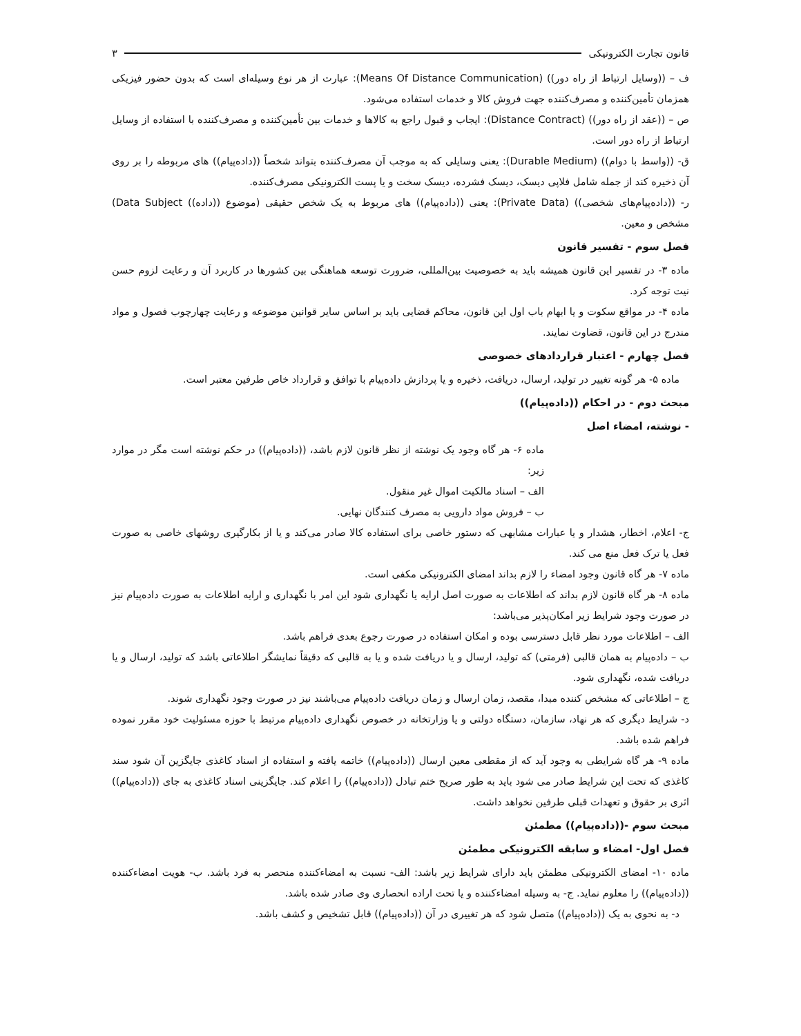قانون تجارت الکترونیکی ۳
ف – ((وسایل ارتباط از راه دور)) (Means Of Distance Communication): عبارت از هر نوع وسیله‌ای است که بدون حضور فیزیکی همزمان تأمین‌کننده و مصرف‌کننده جهت فروش کالا و خدمات استفاده می‌شود.
ص – ((عقد از راه دور)) (Distance Contract): ایجاب و قبول راجع به کالاها و خدمات بین تأمین‌کننده و مصرف‌کننده با استفاده از وسایل ارتباط از راه دور است.
ق- ((واسط با دوام)) (Durable Medium): یعنی وسایلی که به موجب آن مصرف‌کننده بتواند شخصاً ((داده‌پیام)) های مربوطه را بر روی آن ذخیره کند از جمله شامل فلاپی دیسک، دیسک فشرده، دیسک سخت و یا پست الکترونیکی مصرف‌کننده.
ر- ((داده‌پیام‌های شخصی)) (Private Data): یعنی ((داده‌پیام)) های مربوط به یک شخص حقیقی (موضوع ((داده)) Data Subject) مشخص و معین.
فصل سوم - تفسیر قانون
ماده ۳- در تفسیر این قانون همیشه باید به خصوصیت بین‌المللی، ضرورت توسعه هماهنگی بین کشورها در کاربرد آن و رعایت لزوم حسن نیت توجه کرد.
ماده ۴- در مواقع سکوت و یا ابهام باب اول این قانون، محاکم قضایی باید بر اساس سایر قوانین موضوعه و رعایت چهارچوب فصول و مواد مندرج در این قانون، قضاوت نمایند.
فصل چهارم - اعتبار قراردادهای خصوصی
ماده ۵- هر گونه تغییر در تولید، ارسال، دریافت، ذخیره و یا پردازش داده‌پیام با توافق و قرارداد خاص طرفین معتبر است.
مبحث دوم - در احکام ((داده‌پیام))
- نوشته، امضاء اصل
ماده ۶- هر گاه وجود یک نوشته از نظر قانون لازم باشد، ((داده‌پیام)) در حکم نوشته است مگر در موارد زیر:
الف – اسناد مالکیت اموال غیر منقول.
ب – فروش مواد دارویی به مصرف کنندگان نهایی.
ج- اعلام، اخطار، هشدار و یا عبارات مشابهی که دستور خاصی برای استفاده کالا صادر می‌کند و یا از بکارگیری روشهای خاصی به صورت فعل یا ترک فعل منع می کند.
ماده ۷- هر گاه قانون وجود امضاء را لازم بداند امضای الکترونیکی مکفی است.
ماده ۸- هر گاه قانون لازم بداند که اطلاعات به صورت اصل ارایه یا نگهداری شود این امر با نگهداری و ارایه اطلاعات به صورت داده‌پیام نیز در صورت وجود شرایط زیر امکان‌پذیر می‌باشد:
الف – اطلاعات مورد نظر قابل دسترسی بوده و امکان استفاده در صورت رجوع بعدی فراهم باشد.
ب – داده‌پیام به همان قالبی (فرمتی) که تولید، ارسال و یا دریافت شده و یا به قالبی که دقیقاً نمایشگر اطلاعاتی باشد که تولید، ارسال و یا دریافت شده، نگهداری شود.
ج – اطلاعاتی که مشخص کننده مبدا، مقصد، زمان ارسال و زمان دریافت داده‌پیام می‌باشند نیز در صورت وجود نگهداری شوند.
د- شرایط دیگری که هر نهاد، سازمان، دستگاه دولتی و یا وزارتخانه در خصوص نگهداری داده‌پیام مرتبط با حوزه مسئولیت خود مقرر نموده فراهم شده باشد.
ماده ۹- هر گاه شرایطی به وجود آید که از مقطعی معین ارسال ((داده‌پیام)) خاتمه یافته و استفاده از اسناد کاغذی جایگزین آن شود سند کاغذی که تحت این شرایط صادر می شود باید به طور صریح ختم تبادل ((داده‌پیام)) را اعلام کند. جایگزینی اسناد کاغذی به جای ((داده‌پیام)) اثری بر حقوق و تعهدات قبلی طرفین نخواهد داشت.
مبحث سوم -((داده‌پیام)) مطمئن
فصل اول- امضاء و سابقه الکترونیکی مطمئن
ماده ۱۰- امضای الکترونیکی مطمئن باید دارای شرایط زیر باشد: الف- نسبت به امضاءکننده منحصر به فرد باشد. ب- هویت امضاءکننده ((داده‌پیام)) را معلوم نماید. ج- به وسیله امضاءکننده و یا تحت اراده انحصاری وی صادر شده باشد.
د- به نحوی به یک ((داده‌پیام)) متصل شود که هر تغییری در آن ((داده‌پیام)) قابل تشخیص و کشف باشد.